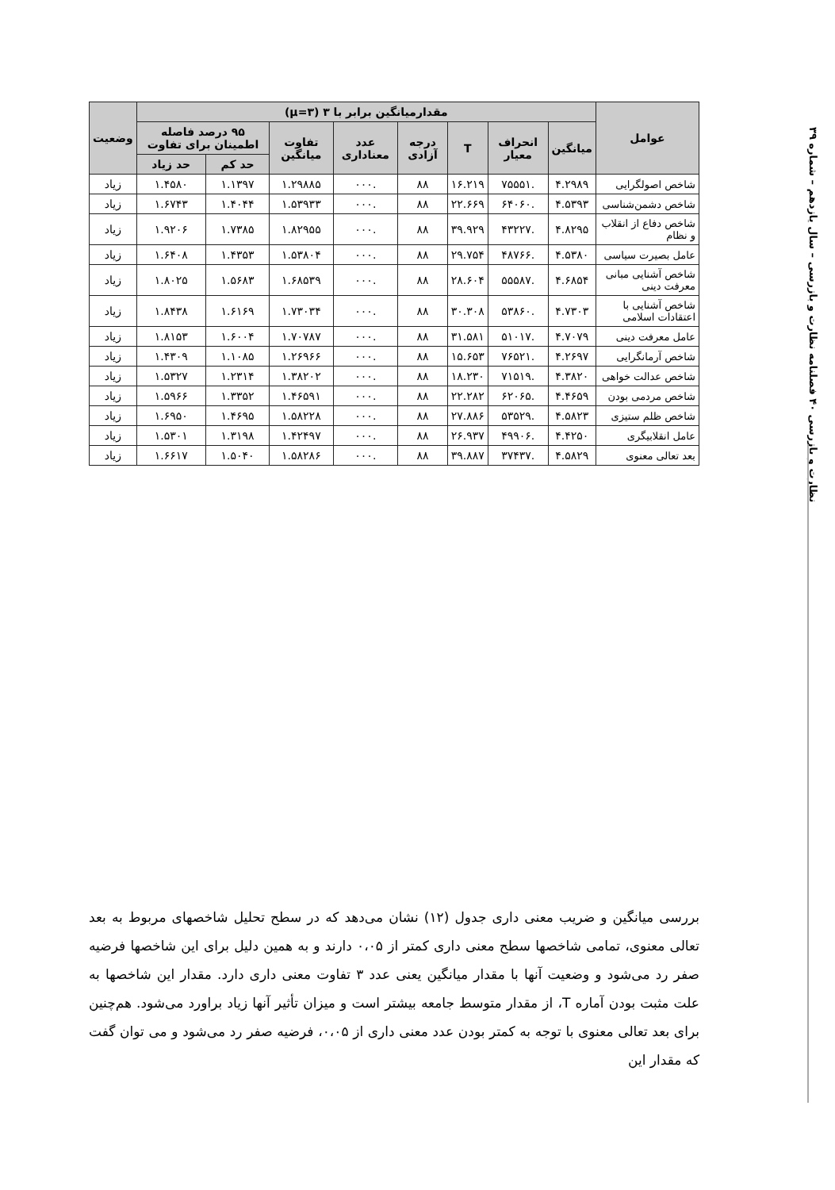نظارت و بازرسی ۴۰ فصلنامه نظارت و بازرسی – سال یازدهم – شماره ۳۹
| عوامل | مقدارمیانگین برابر با ۳ (μ=۳) | | | | | | | | وضعیت |
| --- | --- | --- | --- | --- | --- | --- | --- | --- | --- |
| | میانگین | انحراف معیار | T | درجه آزادی | عدد معناداری | تفاوت میانگین | ۹۵ درصد فاصله اطمینان برای تفاوت | | |
| | | | | | | | حد کم | حد زیاد | |
| شاخص اصولگرایی | ۴.۲۹۸۹ | .۷۵۵۵۱ | ۱۶.۲۱۹ | ۸۸ | .۰۰۰ | ۱.۲۹۸۸۵ | ۱.۱۳۹۷ | ۱.۴۵۸۰ | زیاد |
| شاخص دشمن‌شناسی | ۴.۵۳۹۳ | .۶۴۰۶۰ | ۲۲.۶۶۹ | ۸۸ | .۰۰۰ | ۱.۵۳۹۳۳ | ۱.۴۰۴۴ | ۱.۶۷۴۳ | زیاد |
| شاخص دفاع از انقلاب و نظام | ۴.۸۲۹۵ | .۴۳۲۲۷ | ۳۹.۹۲۹ | ۸۸ | .۰۰۰ | ۱.۸۲۹۵۵ | ۱.۷۳۸۵ | ۱.۹۲۰۶ | زیاد |
| عامل بصیرت سیاسی | ۴.۵۳۸۰ | .۴۸۷۶۶ | ۲۹.۷۵۴ | ۸۸ | .۰۰۰ | ۱.۵۳۸۰۴ | ۱.۴۳۵۳ | ۱.۶۴۰۸ | زیاد |
| شاخص آشنایی مبانی معرفت دینی | ۴.۶۸۵۴ | .۵۵۵۸۷ | ۲۸.۶۰۴ | ۸۸ | .۰۰۰ | ۱.۶۸۵۳۹ | ۱.۵۶۸۳ | ۱.۸۰۲۵ | زیاد |
| شاخص آشنایی با اعتقادات اسلامی | ۴.۷۳۰۳ | .۵۳۸۶۰ | ۳۰.۳۰۸ | ۸۸ | .۰۰۰ | ۱.۷۳۰۳۴ | ۱.۶۱۶۹ | ۱.۸۴۳۸ | زیاد |
| عامل معرفت دینی | ۴.۷۰۷۹ | .۵۱۰۱۷ | ۳۱.۵۸۱ | ۸۸ | .۰۰۰ | ۱.۷۰۷۸۷ | ۱.۶۰۰۴ | ۱.۸۱۵۳ | زیاد |
| شاخص آرمانگرایی | ۴.۲۶۹۷ | .۷۶۵۲۱ | ۱۵.۶۵۳ | ۸۸ | .۰۰۰ | ۱.۲۶۹۶۶ | ۱.۱۰۸۵ | ۱.۴۳۰۹ | زیاد |
| شاخص عدالت خواهی | ۴.۳۸۲۰ | .۷۱۵۱۹ | ۱۸.۲۳۰ | ۸۸ | .۰۰۰ | ۱.۳۸۲۰۲ | ۱.۲۳۱۴ | ۱.۵۳۲۷ | زیاد |
| شاخص مردمی بودن | ۴.۴۶۵۹ | .۶۲۰۶۵ | ۲۲.۲۸۲ | ۸۸ | .۰۰۰ | ۱.۴۶۵۹۱ | ۱.۳۳۵۲ | ۱.۵۹۶۶ | زیاد |
| شاخص ظلم ستیزی | ۴.۵۸۲۳ | .۵۳۵۲۹ | ۲۷.۸۸۶ | ۸۸ | .۰۰۰ | ۱.۵۸۲۲۸ | ۱.۴۶۹۵ | ۱.۶۹۵۰ | زیاد |
| عامل انقلابیگری | ۴.۴۲۵۰ | .۴۹۹۰۶ | ۲۶.۹۳۷ | ۸۸ | .۰۰۰ | ۱.۴۲۴۹۷ | ۱.۳۱۹۸ | ۱.۵۳۰۱ | زیاد |
| بعد تعالی معنوی | ۴.۵۸۲۹ | .۳۷۴۳۷ | ۳۹.۸۸۷ | ۸۸ | .۰۰۰ | ۱.۵۸۲۸۶ | ۱.۵۰۴۰ | ۱.۶۶۱۷ | زیاد |
بررسی میانگین و ضریب معنی داری جدول (۱۲) نشان می‌دهد که در سطح تحلیل شاخصهای مربوط به بعد تعالی معنوی، تمامی شاخصها سطح معنی داری کمتر از ۰،۰۵ دارند و به همین دلیل برای این شاخصها فرضیه صفر رد می‌شود و وضعیت آنها با مقدار میانگین یعنی عدد ۳ تفاوت معنی داری دارد. مقدار این شاخصها به علت مثبت بودن آماره T، از مقدار متوسط جامعه بیشتر است و میزان تأثیر آنها زیاد براورد می‌شود. هم‌چنین برای بعد تعالی معنوی با توجه به کمتر بودن عدد معنی داری از ۰،۰۵، فرضیه صفر رد می‌شود و می توان گفت که مقدار این